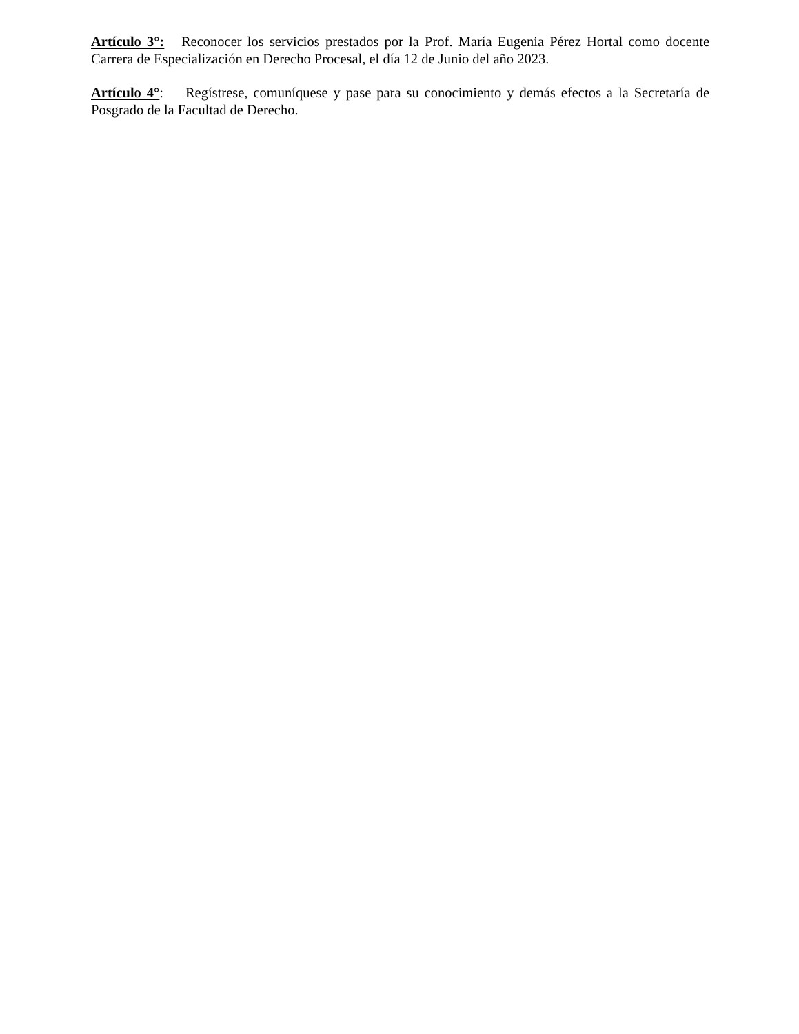Artículo 3°: Reconocer los servicios prestados por la Prof. María Eugenia Pérez Hortal como docente Carrera de Especialización en Derecho Procesal, el día 12 de Junio del año 2023.
Artículo 4°: Regístrese, comuníquese y pase para su conocimiento y demás efectos a la Secretaría de Posgrado de la Facultad de Derecho.